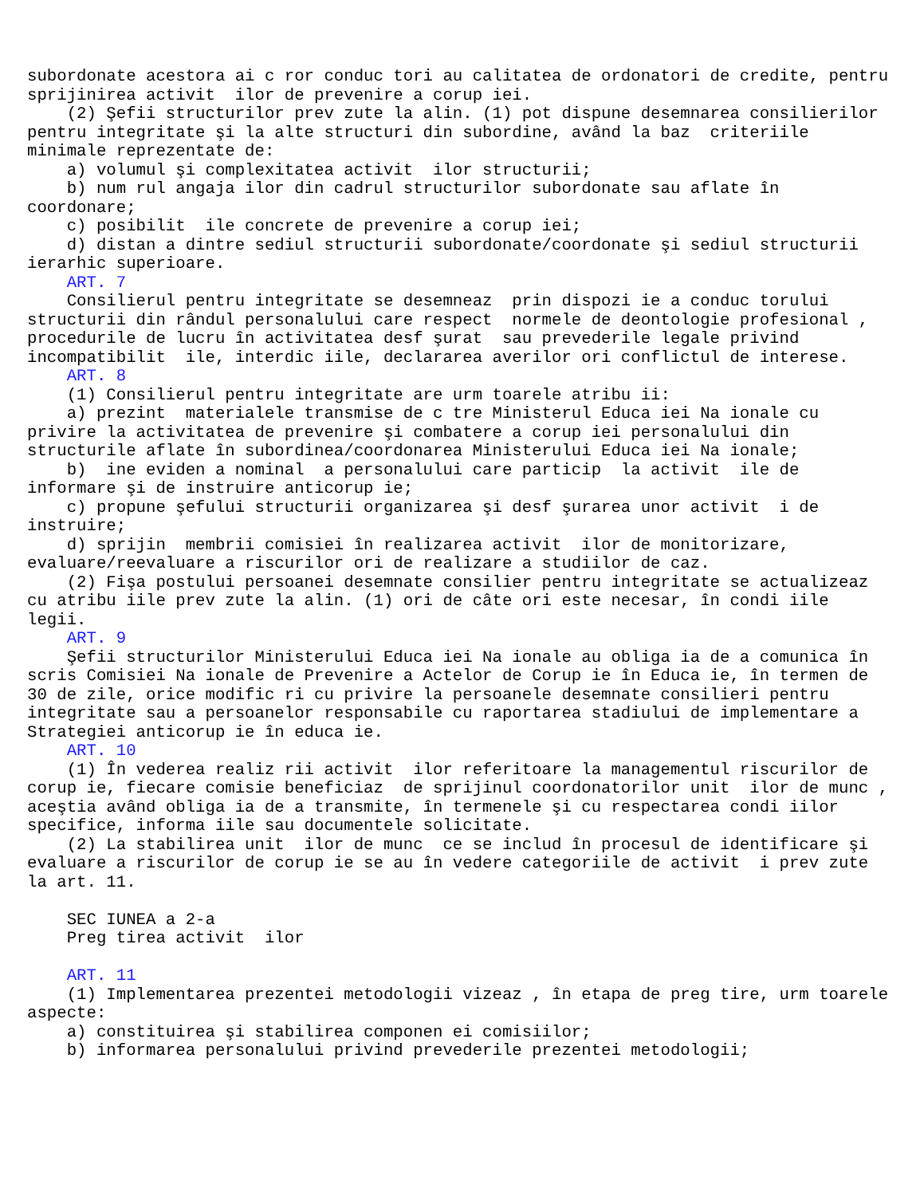subordonate acestora ai c ror conduc tori au calitatea de ordonatori de credite, pentru
sprijinirea activit  ilor de prevenire a corup iei.
    (2) Şefii structurilor prev zute la alin. (1) pot dispune desemnarea consilierilor
pentru integritate şi la alte structuri din subordine, având la baz  criteriile
minimale reprezentate de:
    a) volumul şi complexitatea activit  ilor structurii;
    b) num rul angaja ilor din cadrul structurilor subordonate sau aflate în
coordonare;
    c) posibilit  ile concrete de prevenire a corup iei;
    d) distan a dintre sediul structurii subordonate/coordonate şi sediul structurii
ierarhic superioare.
    ART. 7
    Consilierul pentru integritate se desemneaz  prin dispozi ie a conduc torului
structurii din rândul personalului care respect  normele de deontologie profesional ,
procedurile de lucru în activitatea desf şurat  sau prevederile legale privind
incompatibilit  ile, interdic iile, declararea averilor ori conflictul de interese.
    ART. 8
    (1) Consilierul pentru integritate are urm toarele atribu ii:
    a) prezint  materialele transmise de c tre Ministerul Educa iei Na ionale cu
privire la activitatea de prevenire şi combatere a corup iei personalului din
structurile aflate în subordinea/coordonarea Ministerului Educa iei Na ionale;
    b)  ine eviden a nominal  a personalului care particip  la activit  ile de
informare şi de instruire anticorup ie;
    c) propune şefului structurii organizarea şi desf şurarea unor activit  i de
instruire;
    d) sprijin  membrii comisiei în realizarea activit  ilor de monitorizare,
evaluare/reevaluare a riscurilor ori de realizare a studiilor de caz.
    (2) Fişa postului persoanei desemnate consilier pentru integritate se actualizeaz
cu atribu iile prev zute la alin. (1) ori de câte ori este necesar, în condi iile
legii.
    ART. 9
    Şefii structurilor Ministerului Educa iei Na ionale au obliga ia de a comunica în
scris Comisiei Na ionale de Prevenire a Actelor de Corup ie în Educa ie, în termen de
30 de zile, orice modific ri cu privire la persoanele desemnate consilieri pentru
integritate sau a persoanelor responsabile cu raportarea stadiului de implementare a
Strategiei anticorup ie în educa ie.
    ART. 10
    (1) În vederea realiz rii activit  ilor referitoare la managementul riscurilor de
corup ie, fiecare comisie beneficiaz  de sprijinul coordonatorilor unit  ilor de munc ,
aceştia având obliga ia de a transmite, în termenele şi cu respectarea condi iilor
specifice, informa iile sau documentele solicitate.
    (2) La stabilirea unit  ilor de munc  ce se includ în procesul de identificare şi
evaluare a riscurilor de corup ie se au în vedere categoriile de activit  i prev zute
la art. 11.

    SEC IUNEA a 2-a
    Preg tirea activit  ilor

    ART. 11
    (1) Implementarea prezentei metodologii vizeaz , în etapa de preg tire, urm toarele
aspecte:
    a) constituirea şi stabilirea componen ei comisiilor;
    b) informarea personalului privind prevederile prezentei metodologii;